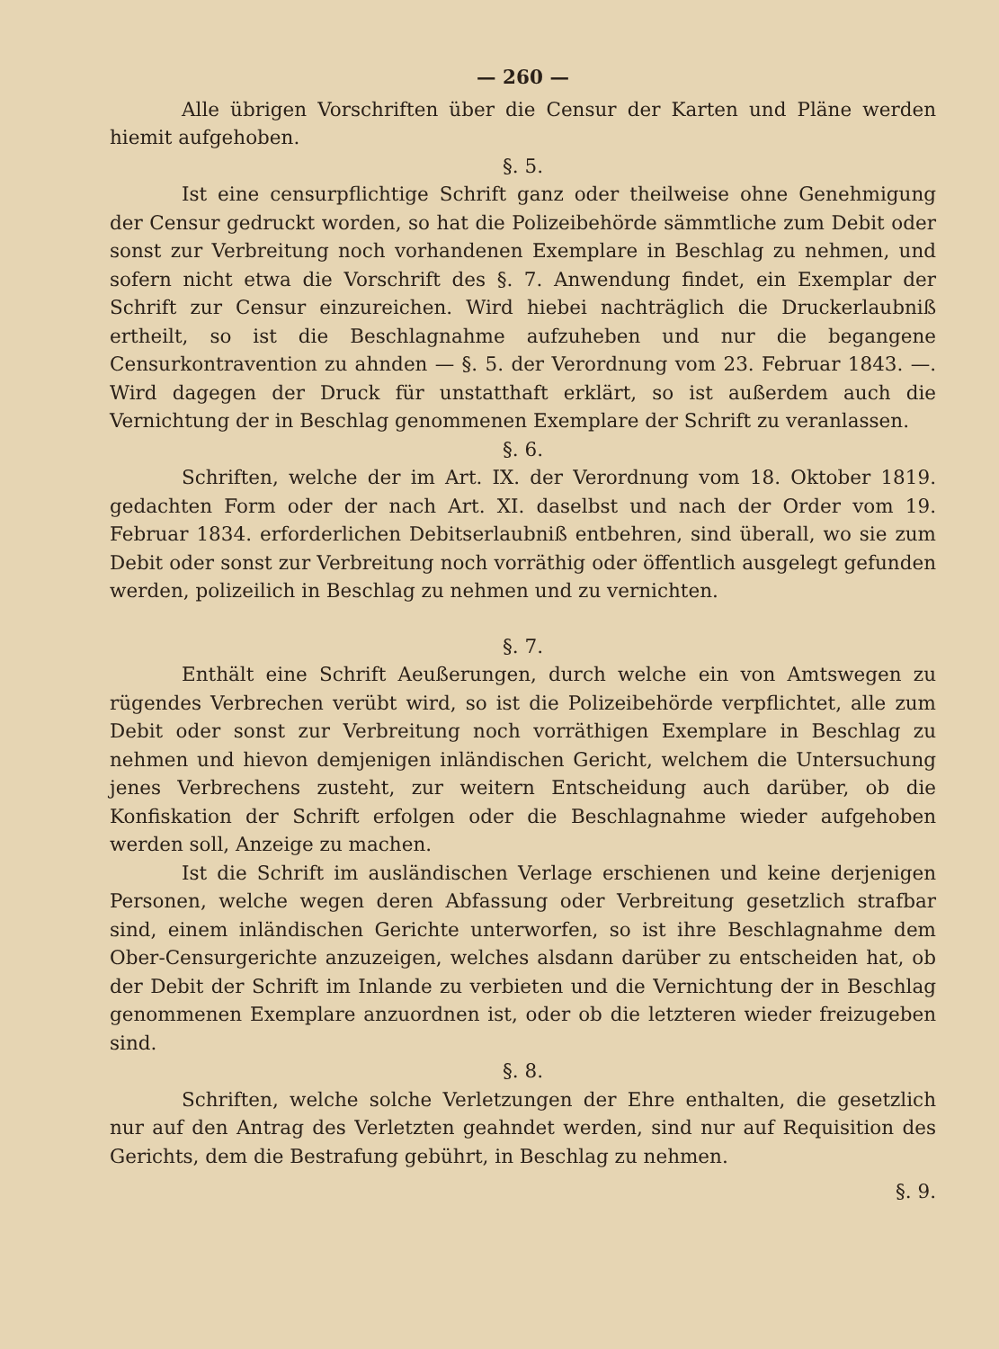— 260 —
Alle übrigen Vorschriften über die Censur der Karten und Pläne werden hiemit aufgehoben.
§. 5.
Ist eine censurpflichtige Schrift ganz oder theilweise ohne Genehmigung der Censur gedruckt worden, so hat die Polizeibehörde sämmtliche zum Debit oder sonst zur Verbreitung noch vorhandenen Exemplare in Beschlag zu nehmen, und sofern nicht etwa die Vorschrift des §. 7. Anwendung findet, ein Exemplar der Schrift zur Censur einzureichen. Wird hiebei nachträglich die Druckerlaubniß ertheilt, so ist die Beschlagnahme aufzuheben und nur die begangene Censurkontravention zu ahnden — §. 5. der Verordnung vom 23. Februar 1843. —. Wird dagegen der Druck für unstatthaft erklärt, so ist außerdem auch die Vernichtung der in Beschlag genommenen Exemplare der Schrift zu veranlassen.
§. 6.
Schriften, welche der im Art. IX. der Verordnung vom 18. Oktober 1819. gedachten Form oder der nach Art. XI. daselbst und nach der Order vom 19. Februar 1834. erforderlichen Debitserlaubniß entbehren, sind überall, wo sie zum Debit oder sonst zur Verbreitung noch vorräthig oder öffentlich ausgelegt gefunden werden, polizeilich in Beschlag zu nehmen und zu vernichten.
§. 7.
Enthält eine Schrift Aeußerungen, durch welche ein von Amtswegen zu rügendes Verbrechen verübt wird, so ist die Polizeibehörde verpflichtet, alle zum Debit oder sonst zur Verbreitung noch vorräthigen Exemplare in Beschlag zu nehmen und hievon demjenigen inländischen Gericht, welchem die Untersuchung jenes Verbrechens zusteht, zur weitern Entscheidung auch darüber, ob die Konfiskation der Schrift erfolgen oder die Beschlagnahme wieder aufgehoben werden soll, Anzeige zu machen.
Ist die Schrift im ausländischen Verlage erschienen und keine derjenigen Personen, welche wegen deren Abfassung oder Verbreitung gesetzlich strafbar sind, einem inländischen Gerichte unterworfen, so ist ihre Beschlagnahme dem Ober-Censurgerichte anzuzeigen, welches alsdann darüber zu entscheiden hat, ob der Debit der Schrift im Inlande zu verbieten und die Vernichtung der in Beschlag genommenen Exemplare anzuordnen ist, oder ob die letzteren wieder freizugeben sind.
§. 8.
Schriften, welche solche Verletzungen der Ehre enthalten, die gesetzlich nur auf den Antrag des Verletzten geahndet werden, sind nur auf Requisition des Gerichts, dem die Bestrafung gebührt, in Beschlag zu nehmen.
§. 9.